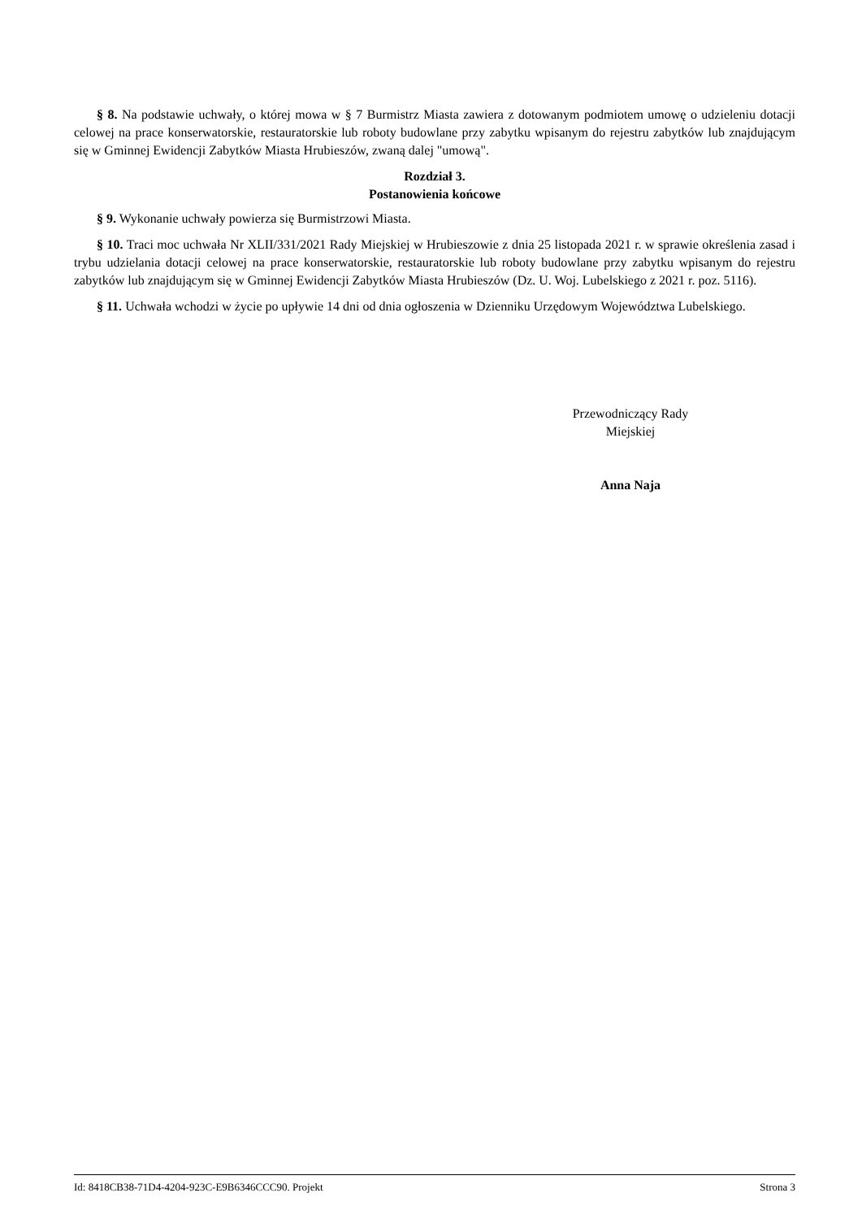§ 8. Na podstawie uchwały, o której mowa w § 7 Burmistrz Miasta zawiera z dotowanym podmiotem umowę o udzieleniu dotacji celowej na prace konserwatorskie, restauratorskie lub roboty budowlane przy zabytku wpisanym do rejestru zabytków lub znajdującym się w Gminnej Ewidencji Zabytków Miasta Hrubieszów, zwaną dalej "umową".
Rozdział 3.
Postanowienia końcowe
§ 9. Wykonanie uchwały powierza się Burmistrzowi Miasta.
§ 10. Traci moc uchwała Nr XLII/331/2021 Rady Miejskiej w Hrubieszowie z dnia 25 listopada 2021 r. w sprawie określenia zasad i trybu udzielania dotacji celowej na prace konserwatorskie, restauratorskie lub roboty budowlane przy zabytku wpisanym do rejestru zabytków lub znajdującym się w Gminnej Ewidencji Zabytków Miasta Hrubieszów (Dz. U. Woj. Lubelskiego z 2021 r. poz. 5116).
§ 11. Uchwała wchodzi w życie po upływie 14 dni od dnia ogłoszenia w Dzienniku Urzędowym Województwa Lubelskiego.
Przewodniczący Rady
Miejskiej
Anna Naja
Id: 8418CB38-71D4-4204-923C-E9B6346CCC90. Projekt Strona 3